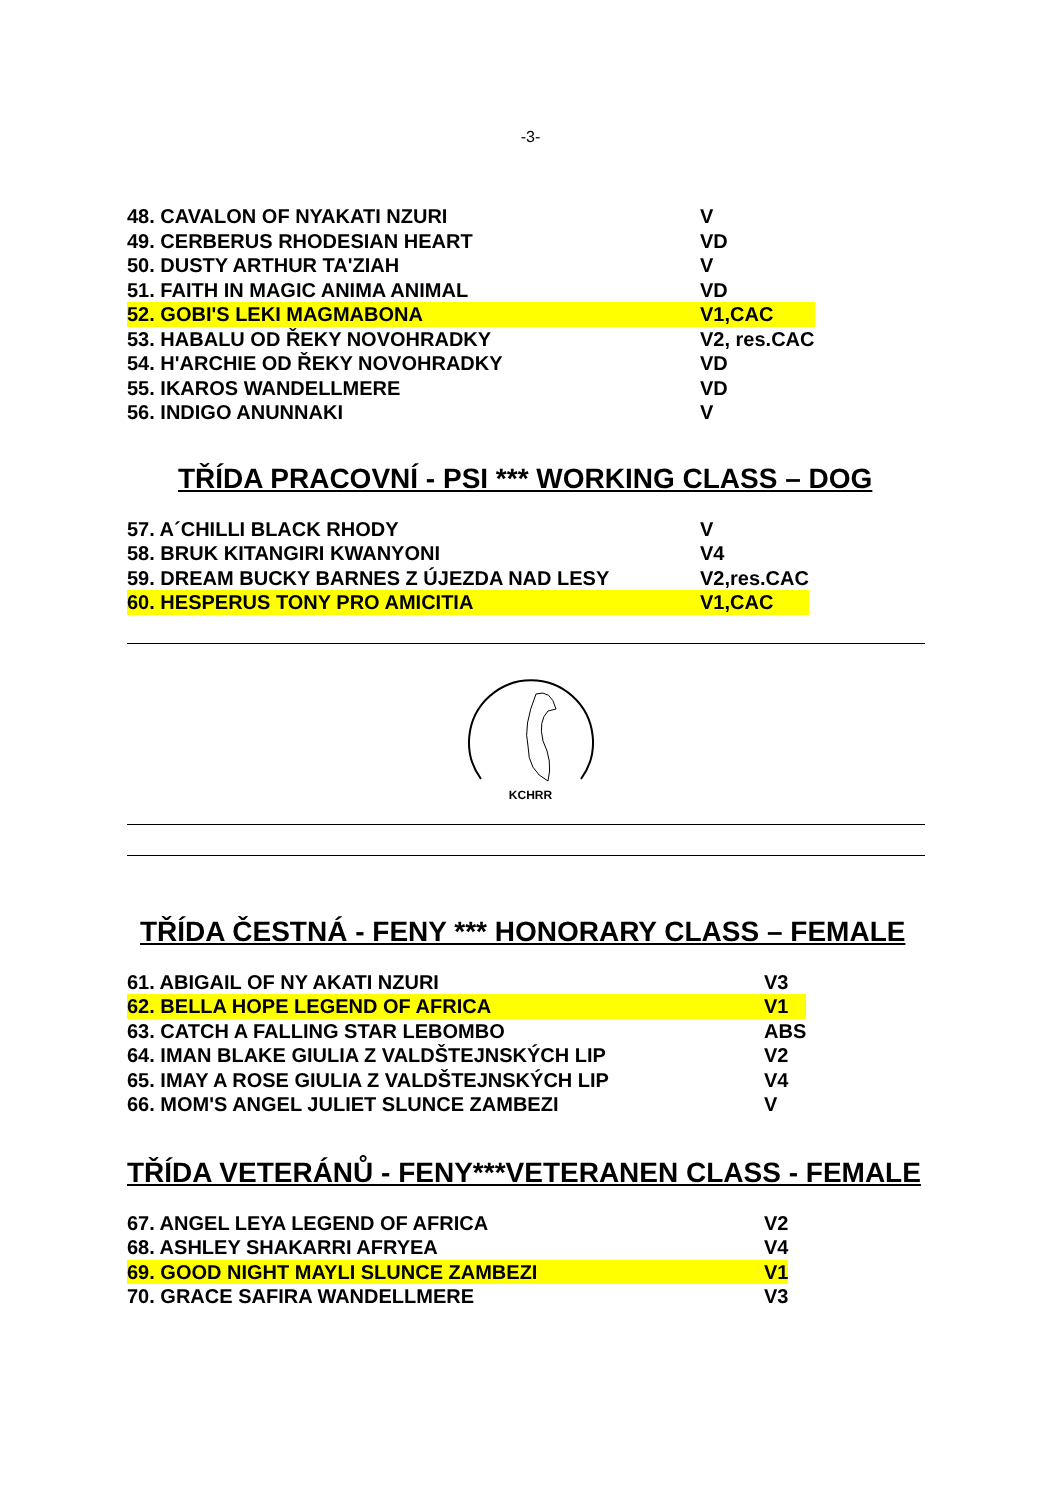-3-
| 48. CAVALON OF NYAKATI NZURI | V |
| 49. CERBERUS RHODESIAN HEART | VD |
| 50. DUSTY ARTHUR TA'ZIAH | V |
| 51. FAITH IN MAGIC ANIMA ANIMAL | VD |
| 52. GOBI'S LEKI MAGMABONA | V1,CAC |
| 53. HABALU OD ŘEKY NOVOHRADKY | V2, res.CAC |
| 54. H'ARCHIE OD ŘEKY NOVOHRADKY | VD |
| 55. IKAROS WANDELLMERE | VD |
| 56. INDIGO ANUNNAKI | V |
TŘÍDA PRACOVNÍ - PSI *** WORKING CLASS – DOG
| 57. A´CHILLI BLACK RHODY | V |
| 58. BRUK KITANGIRI KWANYONI | V4 |
| 59. DREAM BUCKY BARNES Z ÚJEZDA NAD LESY | V2,res.CAC |
| 60. HESPERUS TONY PRO AMICITIA | V1,CAC |
KCHRR
TŘÍDA ČESTNÁ - FENY *** HONORARY CLASS – FEMALE
| 61. ABIGAIL OF NY AKATI NZURI | V3 |
| 62. BELLA HOPE LEGEND OF AFRICA | V1 |
| 63. CATCH A FALLING STAR LEBOMBO | ABS |
| 64. IMAN BLAKE GIULIA Z VALDŠTEJNSKÝCH LIP | V2 |
| 65. IMAY A ROSE GIULIA Z VALDŠTEJNSKÝCH LIP | V4 |
| 66. MOM'S ANGEL JULIET SLUNCE ZAMBEZI | V |
TŘÍDA VETERÁNŮ - FENY***VETERANEN CLASS - FEMALE
| 67. ANGEL LEYA LEGEND OF AFRICA | V2 |
| 68. ASHLEY SHAKARRI AFRYEA | V4 |
| 69. GOOD NIGHT MAYLI SLUNCE ZAMBEZI | V1 |
| 70. GRACE SAFIRA WANDELLMERE | V3 |